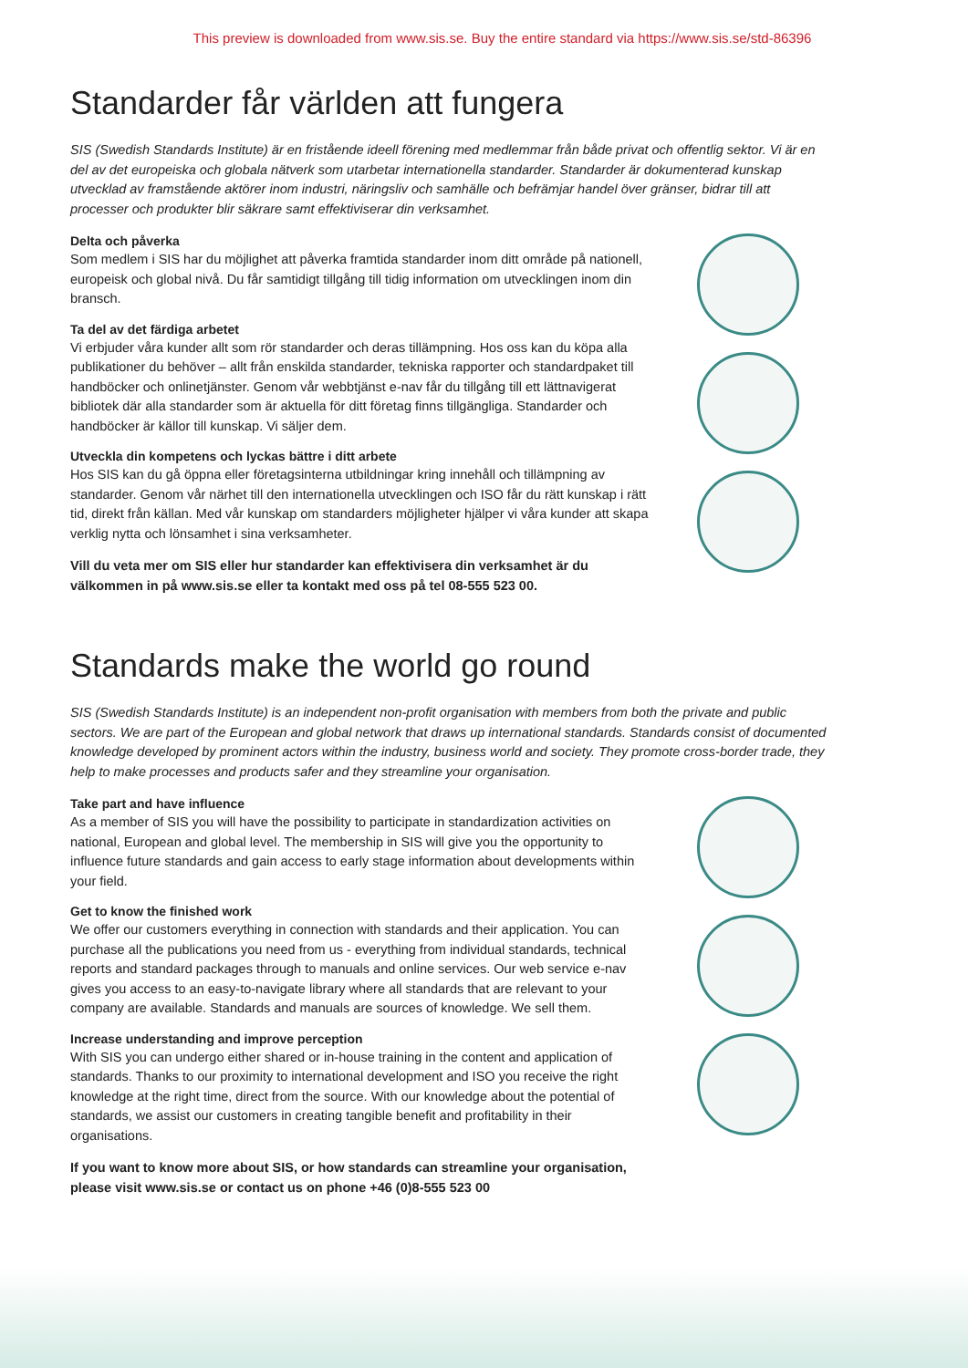This preview is downloaded from www.sis.se. Buy the entire standard via https://www.sis.se/std-86396
Standarder får världen att fungera
SIS (Swedish Standards Institute) är en fristående ideell förening med medlemmar från både privat och offentlig sektor. Vi är en del av det europeiska och globala nätverk som utarbetar internationella standarder. Standarder är dokumenterad kunskap utvecklad av framstående aktörer inom industri, näringsliv och samhälle och befrämjar handel över gränser, bidrar till att processer och produkter blir säkrare samt effektiviserar din verksamhet.
Delta och påverka
Som medlem i SIS har du möjlighet att påverka framtida standarder inom ditt område på nationell, europeisk och global nivå. Du får samtidigt tillgång till tidig information om utvecklingen inom din bransch.
Ta del av det färdiga arbetet
Vi erbjuder våra kunder allt som rör standarder och deras tillämpning. Hos oss kan du köpa alla publikationer du behöver – allt från enskilda standarder, tekniska rapporter och standardpaket till handböcker och onlinetjänster. Genom vår webbtjänst e-nav får du tillgång till ett lättnavigerat bibliotek där alla standarder som är aktuella för ditt företag finns tillgängliga. Standarder och handböcker är källor till kunskap. Vi säljer dem.
Utveckla din kompetens och lyckas bättre i ditt arbete
Hos SIS kan du gå öppna eller företagsinterna utbildningar kring innehåll och tillämpning av standarder. Genom vår närhet till den internationella utvecklingen och ISO får du rätt kunskap i rätt tid, direkt från källan. Med vår kunskap om standarders möjligheter hjälper vi våra kunder att skapa verklig nytta och lönsamhet i sina verksamheter.
Vill du veta mer om SIS eller hur standarder kan effektivisera din verksamhet är du välkommen in på www.sis.se eller ta kontakt med oss på tel 08-555 523 00.
Standards make the world go round
SIS (Swedish Standards Institute) is an independent non-profit organisation with members from both the private and public sectors. We are part of the European and global network that draws up international standards. Standards consist of documented knowledge developed by prominent actors within the industry, business world and society. They promote cross-border trade, they help to make processes and products safer and they streamline your organisation.
Take part and have influence
As a member of SIS you will have the possibility to participate in standardization activities on national, European and global level. The membership in SIS will give you the opportunity to influence future standards and gain access to early stage information about developments within your field.
Get to know the finished work
We offer our customers everything in connection with standards and their application. You can purchase all the publications you need from us - everything from individual standards, technical reports and standard packages through to manuals and online services. Our web service e-nav gives you access to an easy-to-navigate library where all standards that are relevant to your company are available. Standards and manuals are sources of knowledge. We sell them.
Increase understanding and improve perception
With SIS you can undergo either shared or in-house training in the content and application of standards. Thanks to our proximity to international development and ISO you receive the right knowledge at the right time, direct from the source. With our knowledge about the potential of standards, we assist our customers in creating tangible benefit and profitability in their organisations.
If you want to know more about SIS, or how standards can streamline your organisation, please visit www.sis.se or contact us on phone +46 (0)8-555 523 00